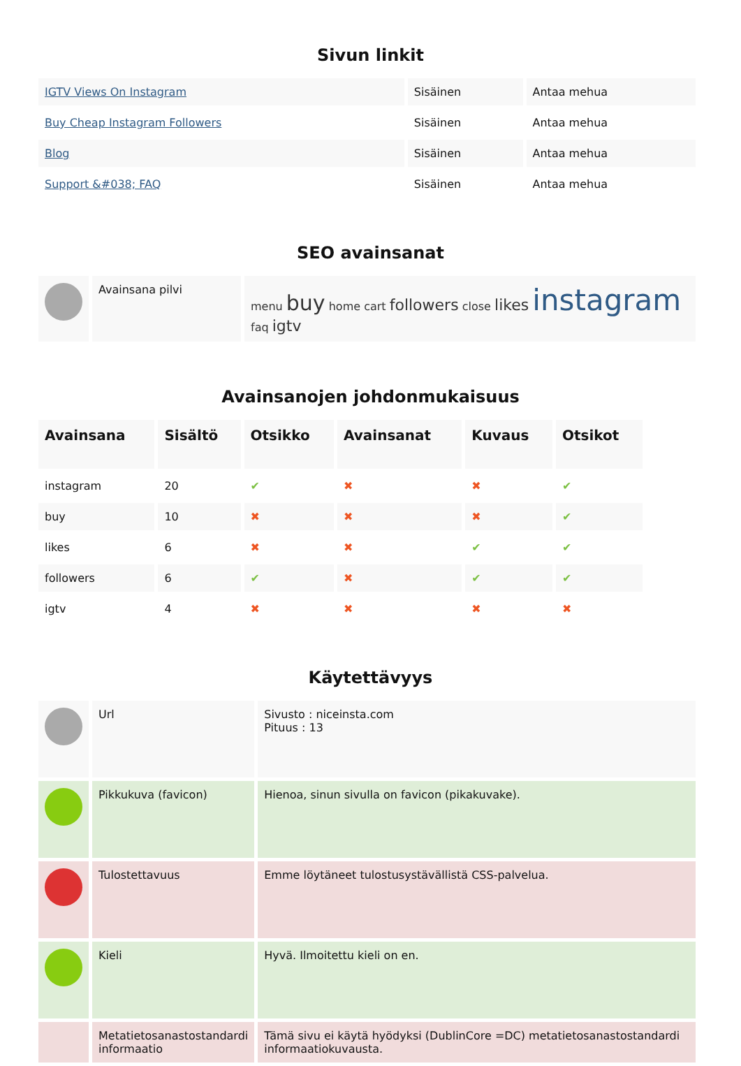Sivun linkit
| IGTV Views On Instagram | Sisäinen | Antaa mehua |
| Buy Cheap Instagram Followers | Sisäinen | Antaa mehua |
| Blog | Sisäinen | Antaa mehua |
| Support &#038; FAQ | Sisäinen | Antaa mehua |
SEO avainsanat
| | Avainsana pilvi | menu buy home cart followers close likes instagram faq igtv |
Avainsanojen johdonmukaisuus
| Avainsana | Sisältö | Otsikko | Avainsanat | Kuvaus | Otsikot |
| --- | --- | --- | --- | --- | --- |
| instagram | 20 | ✔ | ✖ | ✖ | ✔ |
| buy | 10 | ✖ | ✖ | ✖ | ✔ |
| likes | 6 | ✖ | ✖ | ✔ | ✔ |
| followers | 6 | ✔ | ✖ | ✔ | ✔ |
| igtv | 4 | ✖ | ✖ | ✖ | ✖ |
Käytettävyys
| | Url | Sivusto : niceinsta.com Pituus : 13 |
| | Pikkukuva (favicon) | Hienoa, sinun sivulla on favicon (pikakuvake). |
| | Tulostettavuus | Emme löytäneet tulostusystävällistä CSS-palvelua. |
| | Kieli | Hyvä. Ilmoitettu kieli on en. |
| | Metatietosanastostandardi informaatio | Tämä sivu ei käytä hyödyksi (DublinCore =DC) metatietosanastostandardi informaatiokuvausta. |